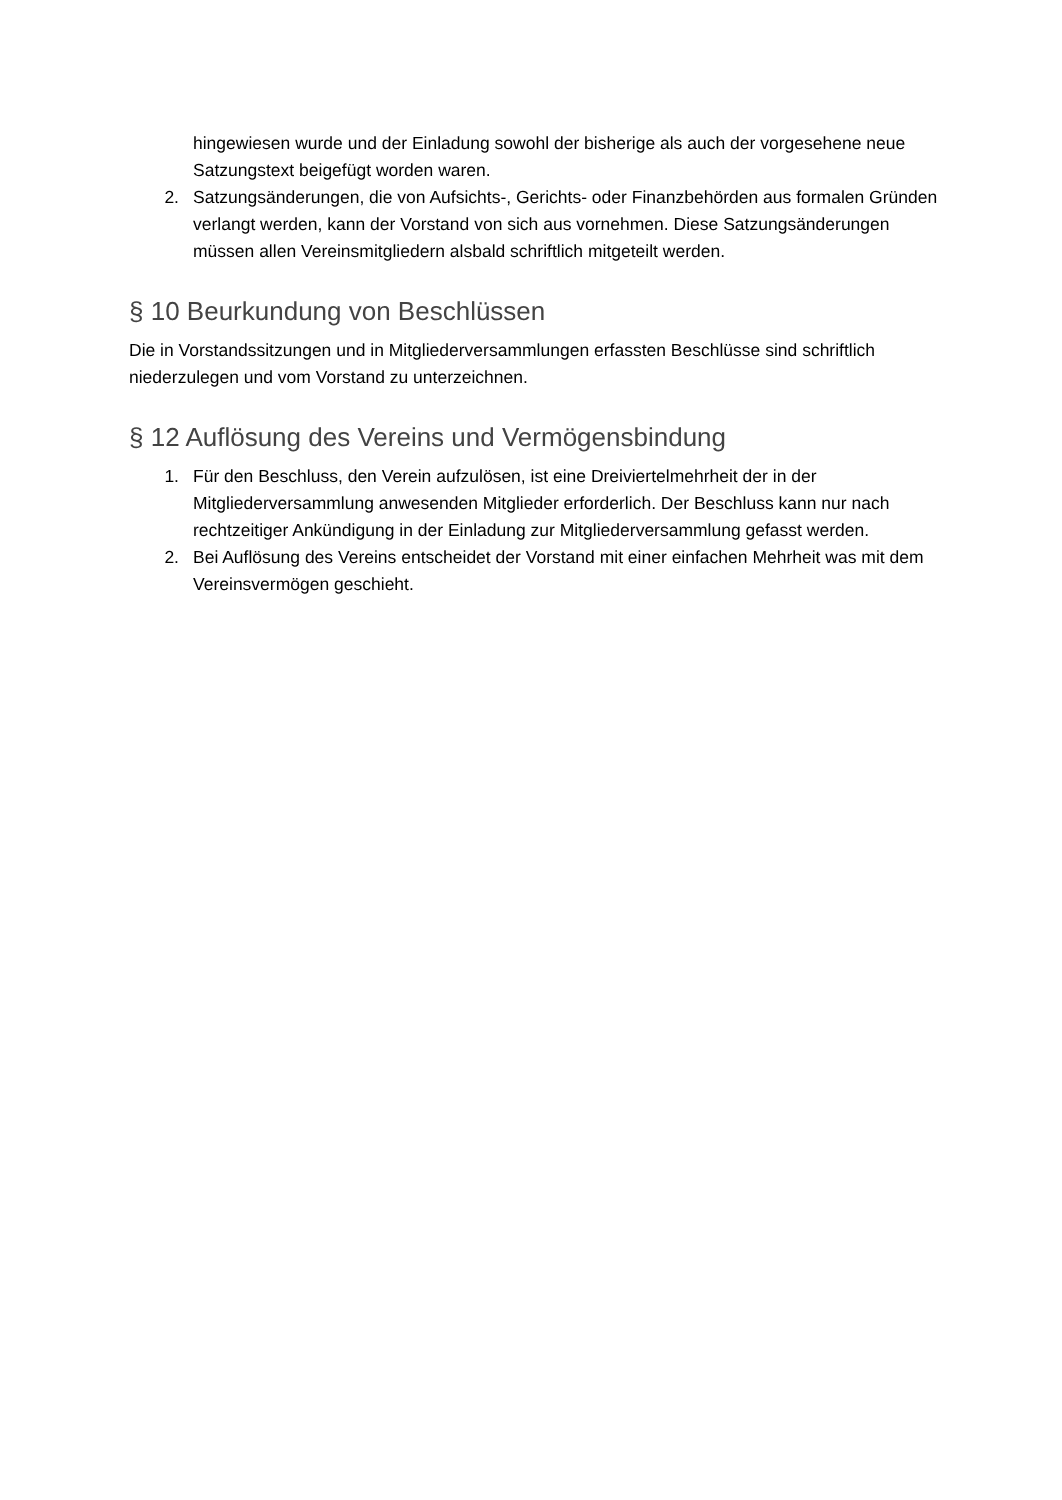hingewiesen wurde und der Einladung sowohl der bisherige als auch der vorgesehene neue Satzungstext beigefügt worden waren.
2. Satzungsänderungen, die von Aufsichts-, Gerichts- oder Finanzbehörden aus formalen Gründen verlangt werden, kann der Vorstand von sich aus vornehmen. Diese Satzungsänderungen müssen allen Vereinsmitgliedern alsbald schriftlich mitgeteilt werden.
§ 10 Beurkundung von Beschlüssen
Die in Vorstandssitzungen und in Mitgliederversammlungen erfassten Beschlüsse sind schriftlich niederzulegen und vom Vorstand zu unterzeichnen.
§ 12 Auflösung des Vereins und Vermögensbindung
1. Für den Beschluss, den Verein aufzulösen, ist eine Dreiviertelmehrheit der in der Mitgliederversammlung anwesenden Mitglieder erforderlich. Der Beschluss kann nur nach rechtzeitiger Ankündigung in der Einladung zur Mitgliederversammlung gefasst werden.
2. Bei Auflösung des Vereins entscheidet der Vorstand mit einer einfachen Mehrheit was mit dem Vereinsvermögen geschieht.